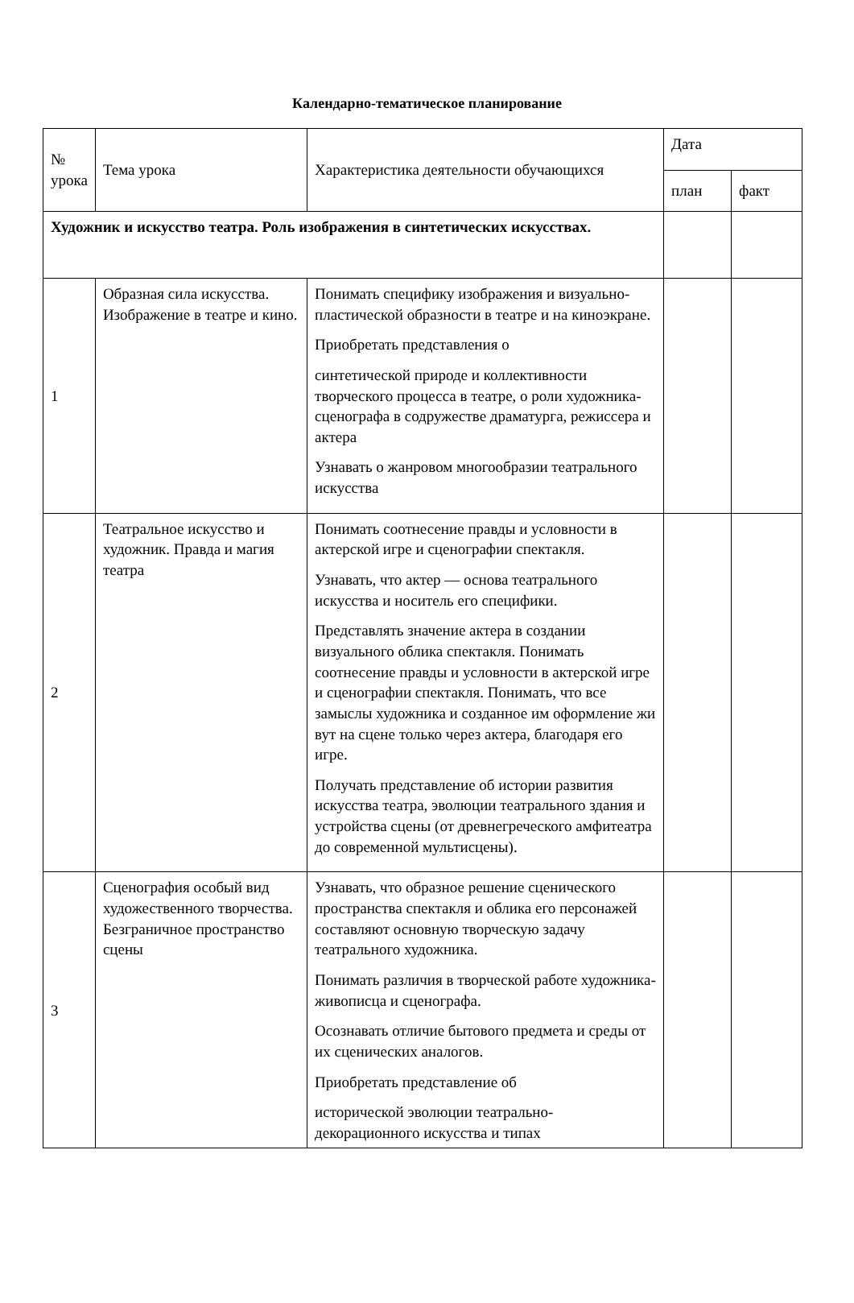Календарно-тематическое планирование
| № урока | Тема урока | Характеристика деятельности обучающихся | Дата | |
| --- | --- | --- | --- | --- |
| | | | план | факт |
| Художник и искусство театра. Роль изображения в синтетических искусствах. | | | | |
| 1 | Образная сила искусства. Изображение в театре и кино. | Понимать специфику изображения и визуально-пластической образности в театре и на киноэкране. Приобретать представления о синтетической природе и коллективности творческого процесса в театре, о роли художника-сценографа в содружестве драматурга, режиссера и актера Узнавать о жанровом многообразии театрального искусства | | |
| 2 | Театральное искусство и художник. Правда и магия театра | Понимать соотнесение правды и условности в актерской игре и сценографии спектакля. Узнавать, что актер — основа театрального искусства и носитель его специфики. Представлять значение актера в создании визуального облика спектакля. Понимать соотнесение правды и условности в актерской игре и сценографии спектакля. Понимать, что все замыслы художника и созданное им оформление жи вут на сцене только через актера, благодаря его игре. Получать представление об истории развития искусства театра, эволюции театрального здания и устройства сцены (от древнегреческого амфитеатра до современной мультисцены). | | |
| 3 | Сценография особый вид художественного творчества. Безграничное пространство сцены | Узнавать, что образное решение сценического пространства спектакля и облика его персонажей составляют основную творческую задачу театрального художника. Понимать различия в творческой работе художника-живописца и сценографа. Осознавать отличие бытового предмета и среды от их сценических аналогов. Приобретать представление об исторической эволюции театрально-декорационного искусства и типах | | |